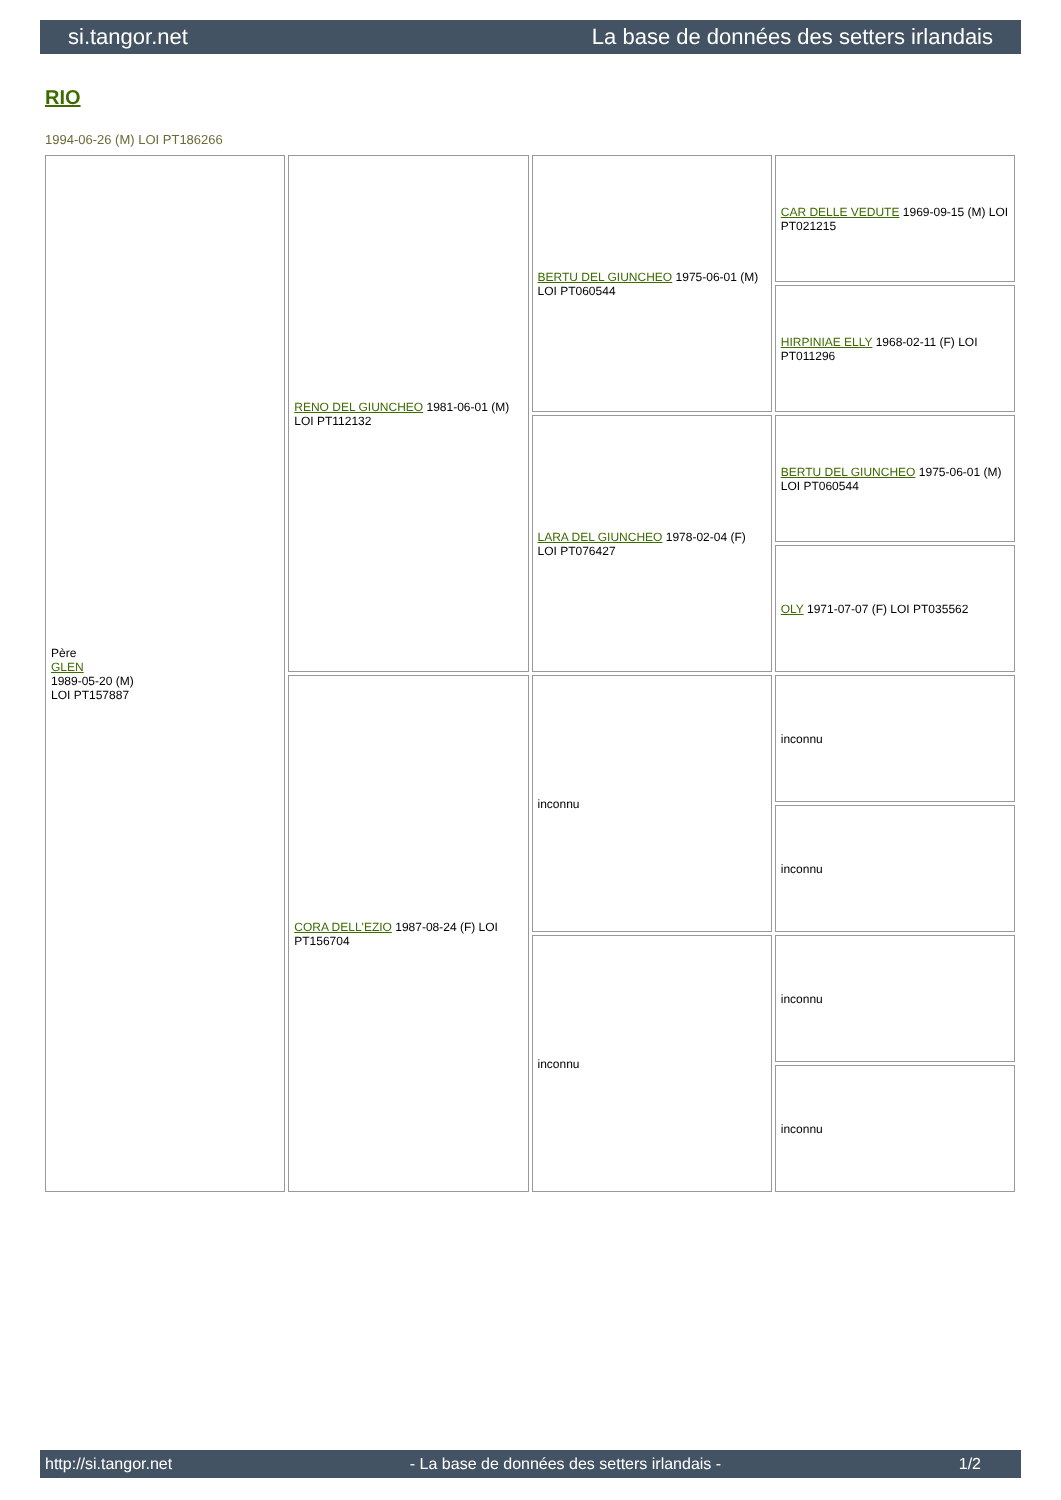si.tangor.net La base de données des setters irlandais
RIO
1994-06-26 (M) LOI PT186266
| Père GLEN 1989-05-20 (M) LOI PT157887 | RENO DEL GIUNCHEO 1981-06-01 (M) LOI PT112132 | BERTU DEL GIUNCHEO 1975-06-01 (M) LOI PT060544 | CAR DELLE VEDUTE 1969-09-15 (M) LOI PT021215 |
| | | | HIRPINIAE ELLY 1968-02-11 (F) LOI PT011296 |
| | | LARA DEL GIUNCHEO 1978-02-04 (F) LOI PT076427 | BERTU DEL GIUNCHEO 1975-06-01 (M) LOI PT060544 |
| | | | OLY 1971-07-07 (F) LOI PT035562 |
| | CORA DELL'EZIO 1987-08-24 (F) LOI PT156704 | inconnu | inconnu |
| | | | inconnu |
| | | inconnu | inconnu |
| | | | inconnu |
http://si.tangor.net - La base de données des setters irlandais - 1/2